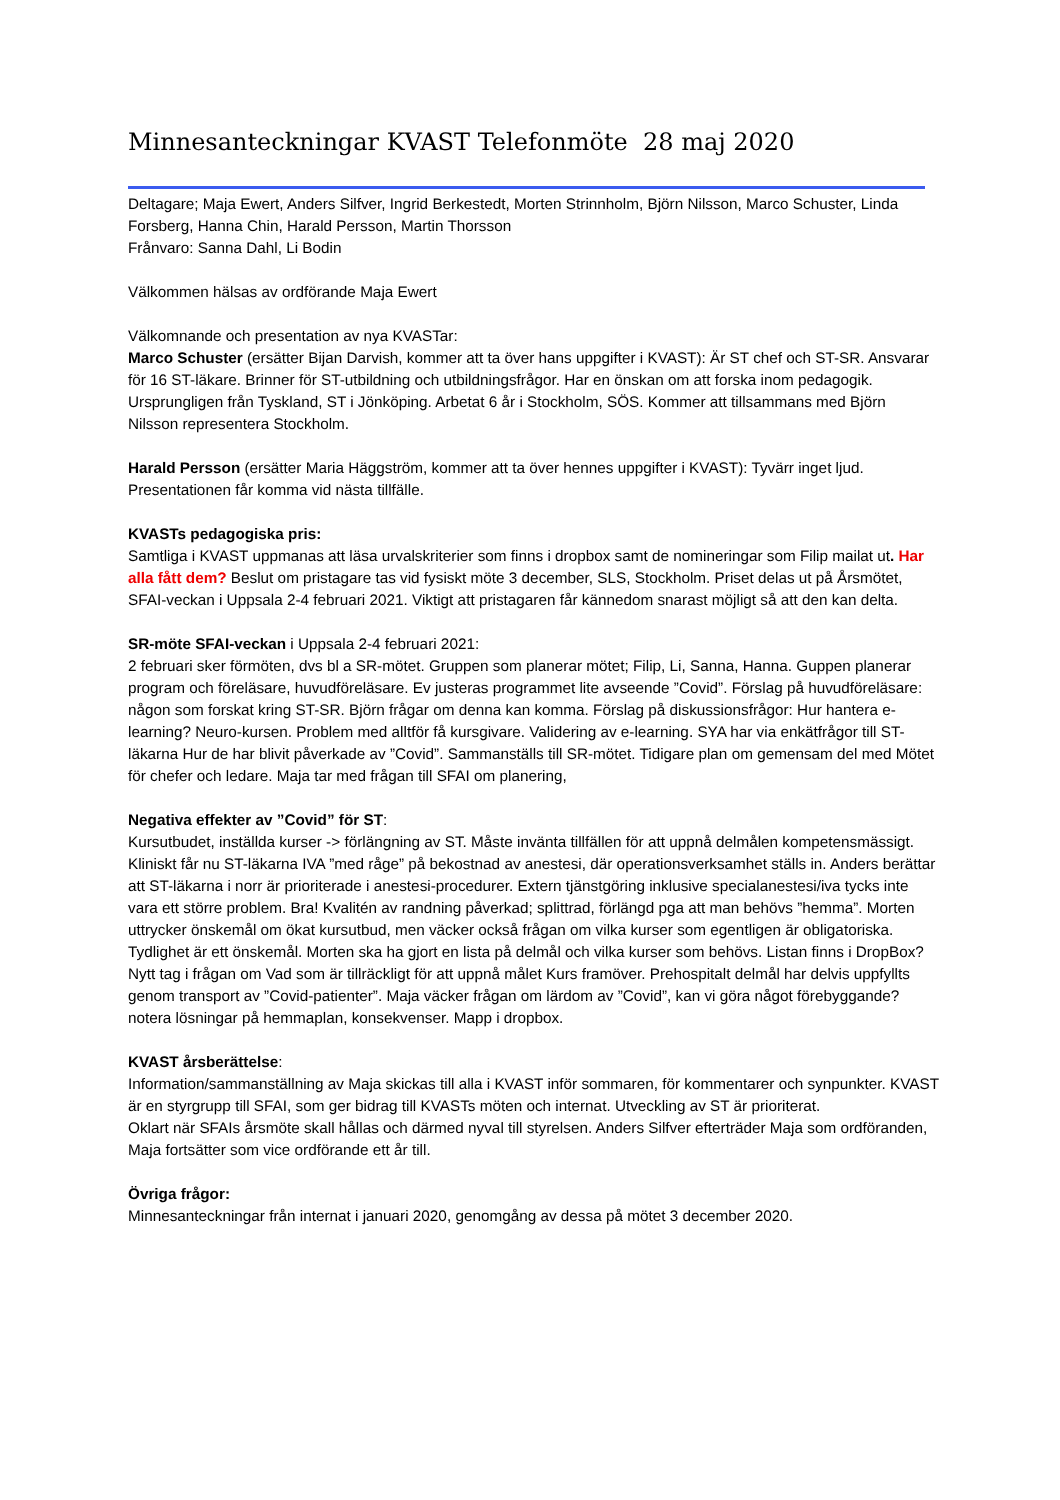Minnesanteckningar KVAST Telefonmöte 28 maj 2020
Deltagare; Maja Ewert, Anders Silfver, Ingrid Berkestedt, Morten Strinnholm, Björn Nilsson, Marco Schuster, Linda Forsberg, Hanna Chin, Harald Persson, Martin Thorsson
Frånvaro: Sanna Dahl, Li Bodin
Välkommen hälsas av ordförande Maja Ewert
Välkomnande och presentation av nya KVASTar:
Marco Schuster (ersätter Bijan Darvish, kommer att ta över hans uppgifter i KVAST): Är ST chef och ST-SR. Ansvarar för 16 ST-läkare. Brinner för ST-utbildning och utbildningsfrågor. Har en önskan om att forska inom pedagogik. Ursprungligen från Tyskland, ST i Jönköping. Arbetat 6 år i Stockholm, SÖS. Kommer att tillsammans med Björn Nilsson representera Stockholm.
Harald Persson (ersätter Maria Häggström, kommer att ta över hennes uppgifter i KVAST): Tyvärr inget ljud. Presentationen får komma vid nästa tillfälle.
KVASTs pedagogiska pris:
Samtliga i KVAST uppmanas att läsa urvalskriterier som finns i dropbox samt de nomineringar som Filip mailat ut. Har alla fått dem? Beslut om pristagare tas vid fysiskt möte 3 december, SLS, Stockholm. Priset delas ut på Årsmötet, SFAI-veckan i Uppsala 2-4 februari 2021. Viktigt att pristagaren får kännedom snarast möjligt så att den kan delta.
SR-möte SFAI-veckan i Uppsala 2-4 februari 2021:
2 februari sker förmöten, dvs bl a SR-mötet. Gruppen som planerar mötet; Filip, Li, Sanna, Hanna. Guppen planerar program och föreläsare, huvudföreläsare. Ev justeras programmet lite avseende ”Covid”. Förslag på huvudföreläsare: någon som forskat kring ST-SR. Björn frågar om denna kan komma. Förslag på diskussionsfrågor: Hur hantera e-learning? Neuro-kursen. Problem med alltför få kursgivare. Validering av e-learning. SYA har via enkätfrågor till ST-läkarna Hur de har blivit påverkade av ”Covid”. Sammanställs till SR-mötet. Tidigare plan om gemensam del med Mötet för chefer och ledare. Maja tar med frågan till SFAI om planering,
Negativa effekter av ”Covid” för ST:
Kursutbudet, inställda kurser -> förlängning av ST. Måste invänta tillfällen för att uppnå delmålen kompetensmässigt. Kliniskt får nu ST-läkarna IVA ”med råge” på bekostnad av anestesi, där operationsverksamhet ställs in. Anders berättar att ST-läkarna i norr är prioriterade i anestesi-procedurer. Extern tjänstgöring inklusive specialanestesi/iva tycks inte vara ett större problem. Bra! Kvalitén av randning påverkad; splittrad, förlängd pga att man behövs ”hemma”. Morten uttrycker önskemål om ökat kursutbud, men väcker också frågan om vilka kurser som egentligen är obligatoriska. Tydlighet är ett önskemål. Morten ska ha gjort en lista på delmål och vilka kurser som behövs. Listan finns i DropBox? Nytt tag i frågan om Vad som är tillräckligt för att uppnå målet Kurs framöver. Prehospitalt delmål har delvis uppfyllts genom transport av ”Covid-patienter”. Maja väcker frågan om lärdom av ”Covid”, kan vi göra något förebyggande? notera lösningar på hemmaplan, konsekvenser. Mapp i dropbox.
KVAST årsberättelse:
Information/sammanställning av Maja skickas till alla i KVAST inför sommaren, för kommentarer och synpunkter. KVAST är en styrgrupp till SFAI, som ger bidrag till KVASTs möten och internat. Utveckling av ST är prioriterat.
Oklart när SFAIs årsmöte skall hållas och därmed nyval till styrelsen. Anders Silfver efterträder Maja som ordföranden, Maja fortsätter som vice ordförande ett år till.
Övriga frågor:
Minnesanteckningar från internat i januari 2020, genomgång av dessa på mötet 3 december 2020.